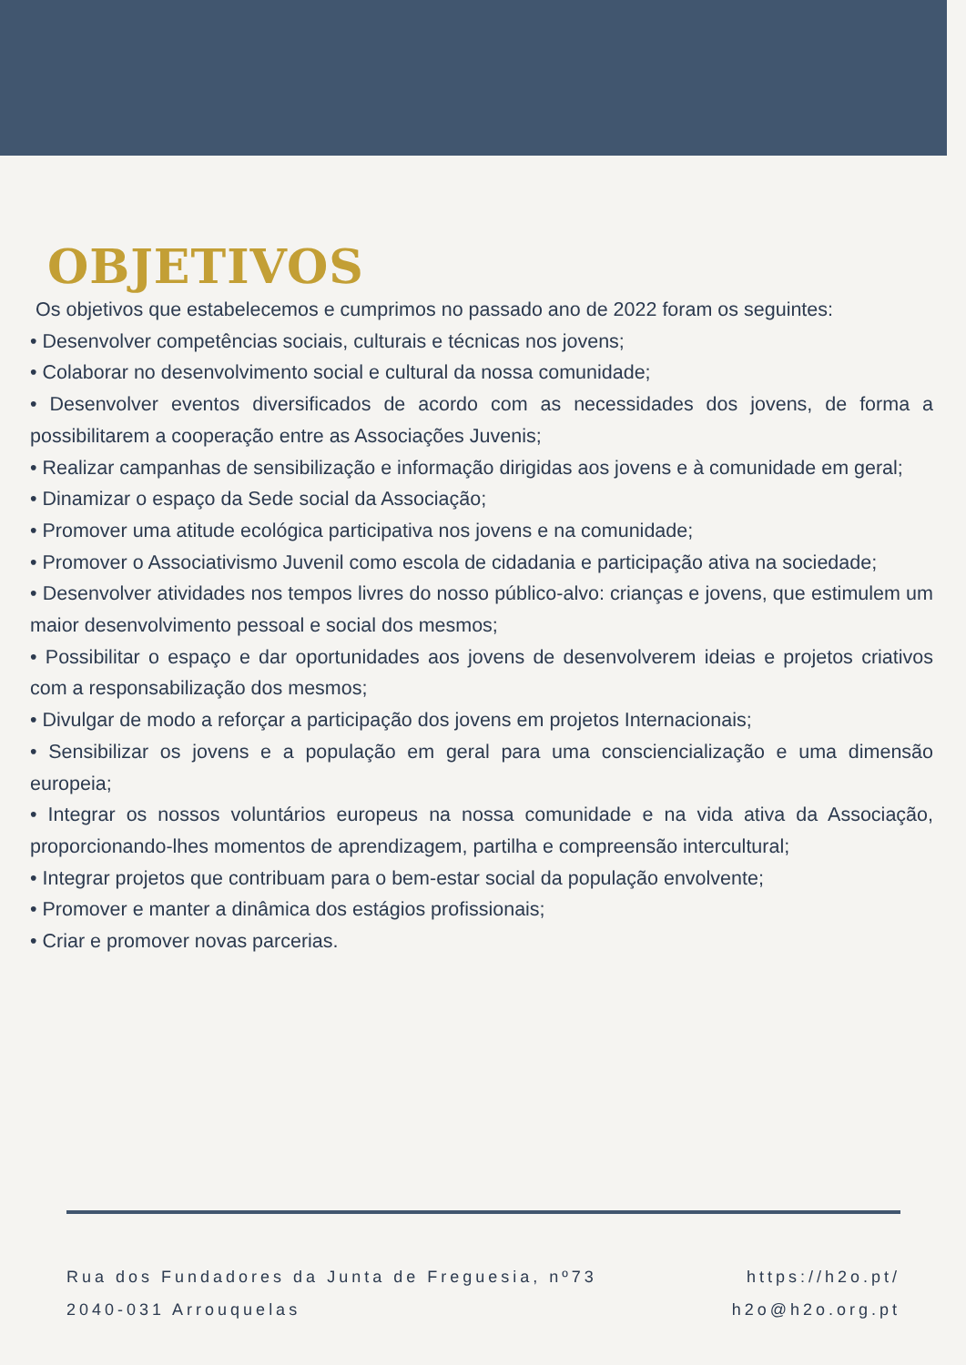OBJETIVOS
Os objetivos que estabelecemos e cumprimos no passado ano de 2022 foram os seguintes:
• Desenvolver competências sociais, culturais e técnicas nos jovens;
• Colaborar no desenvolvimento social e cultural da nossa comunidade;
• Desenvolver eventos diversificados de acordo com as necessidades dos jovens, de forma a possibilitarem a cooperação entre as Associações Juvenis;
• Realizar campanhas de sensibilização e informação dirigidas aos jovens e à comunidade em geral;
• Dinamizar o espaço da Sede social da Associação;
• Promover uma atitude ecológica participativa nos jovens e na comunidade;
• Promover o Associativismo Juvenil como escola de cidadania e participação ativa na sociedade;
• Desenvolver atividades nos tempos livres do nosso público-alvo: crianças e jovens, que estimulem um maior desenvolvimento pessoal e social dos mesmos;
• Possibilitar o espaço e dar oportunidades aos jovens de desenvolverem ideias e projetos criativos com a responsabilização dos mesmos;
• Divulgar de modo a reforçar a participação dos jovens em projetos Internacionais;
• Sensibilizar os jovens e a população em geral para uma consciencialização e uma dimensão europeia;
• Integrar os nossos voluntários europeus na nossa comunidade e na vida ativa da Associação, proporcionando-lhes momentos de aprendizagem, partilha e compreensão intercultural;
• Integrar projetos que contribuam para o bem-estar social da população envolvente;
• Promover e manter a dinâmica dos estágios profissionais;
• Criar e promover novas parcerias.
Rua dos Fundadores da Junta de Freguesia, nº73
2040-031 Arrouquelas
https://h2o.pt/
h2o@h2o.org.pt